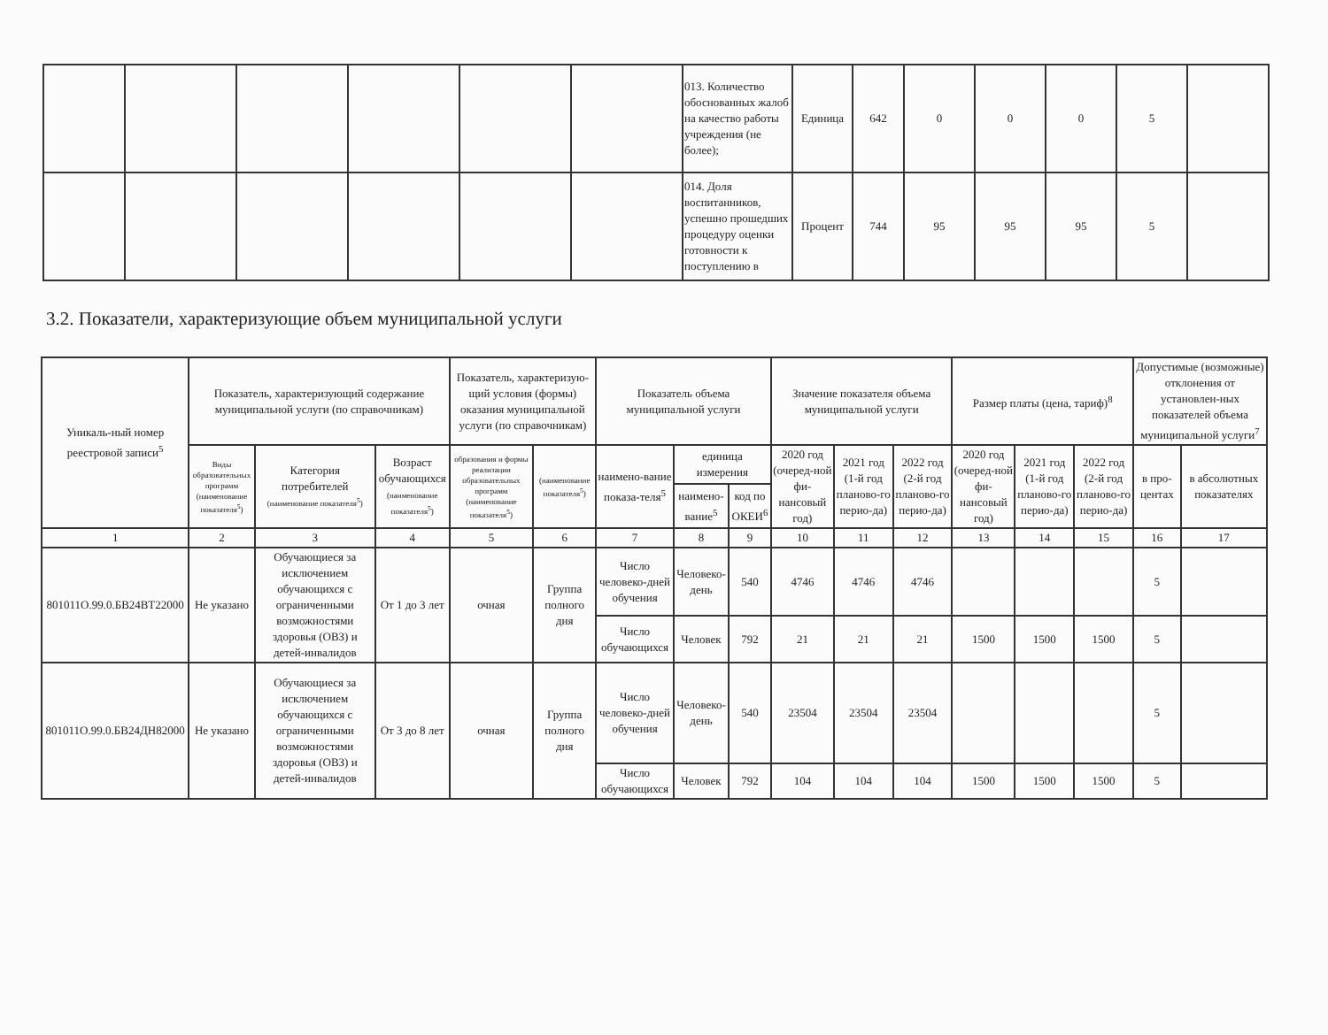| | | | | | | 013. Количество обоснованных жалоб на качество работы учреждения (не более); | Единица | 642 | 0 | 0 | 0 | 5 | |
| | | | | | | 014. Доля воспитанников, успешно прошедших процедуру оценки готовности к поступлению в | Процент | 744 | 95 | 95 | 95 | 5 | |
3.2. Показатели, характеризующие объем муниципальной услуги
| Уникаль-ный номер реестровой записи<sup>5</sup> | Показатель, характеризующий содержание муниципальной услуги (по справочникам) | | | Показатель, характеризую-щий условия (формы) оказания муниципальной услуги (по справочникам) | | Показатель объема муниципальной услуги | | | Значение показателя объема муниципальной услуги | | | Размер платы (цена, тариф)<sup>8</sup> | | | Допустимые (возможные) отклонения от установлен-ных показателей объема муниципальной услуги<sup>7</sup> | |
| --- | --- | --- | --- | --- | --- | --- | --- | --- | --- | --- | --- | --- | --- | --- | --- | --- |
| | Виды образовательных программ (наименование показателя<sup>5</sup>) | Категория потребителей (наименование показателя<sup>5</sup>) | Возраст обучающихся (наименование показателя<sup>5</sup>) | образования и формы реализации образовательных программ (наименование показателя<sup>5</sup>) | (наименование показателя<sup>5</sup>) | наимено-вание показа-теля<sup>5</sup> | единица измерения | | 2020 год (очеред-ной фи-нансовый год) | 2021 год (1-й год планово-го перио-да) | 2022 год (2-й год планово-го перио-да) | 2020 год (очеред-ной фи-нансовый год) | 2021 год (1-й год планово-го перио-да) | 2022 год (2-й год планово-го перио-да) | в про-центах | в абсолютных показателях |
| | | | | | | | наимено-вание<sup>5</sup> | код по ОКЕИ<sup>6</sup> | | | | | | | | |
| 1 | 2 | 3 | 4 | 5 | 6 | 7 | 8 | 9 | 10 | 11 | 12 | 13 | 14 | 15 | 16 | 17 |
| 801011О.99.0.БВ24ВТ22000 | Не указано | Обучающиеся за исключением обучающихся с ограниченными возможностями здоровья (ОВЗ) и детей-инвалидов | От 1 до 3 лет | очная | Группа полного дня | Число человеко-дней обучения | Человеко-день | 540 | 4746 | 4746 | 4746 | | | | 5 | |
| | | | | | | Число обучающихся | Человек | 792 | 21 | 21 | 21 | 1500 | 1500 | 1500 | 5 | |
| 801011О.99.0.БВ24ДН82000 | Не указано | Обучающиеся за исключением обучающихся с ограниченными возможностями здоровья (ОВЗ) и детей-инвалидов | От 3 до 8 лет | очная | Группа полного дня | Число человеко-дней обучения | Человеко-день | 540 | 23504 | 23504 | 23504 | | | | 5 | |
| | | | | | | Число обучающихся | Человек | 792 | 104 | 104 | 104 | 1500 | 1500 | 1500 | 5 | |